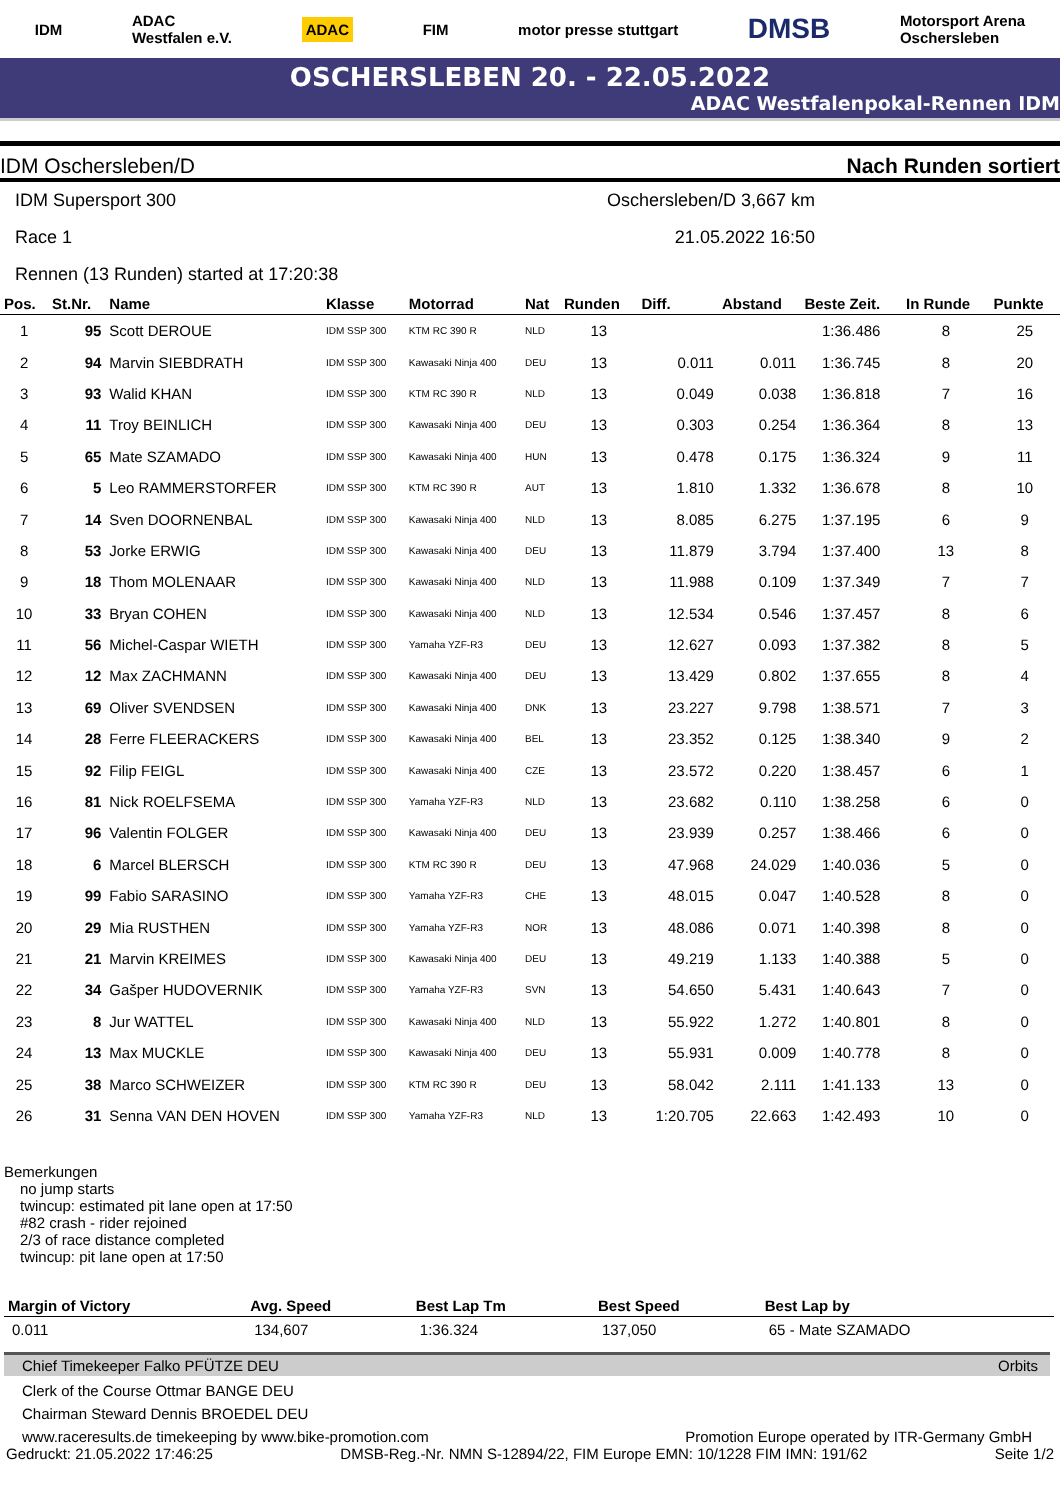IDM ADAC
Westfalen e.V. ADAC FIM motor presse stuttgart DMSB Motorsport Arena
Oschersleben
OSCHERSLEBEN 20. - 22.05.2022
ADAC Westfalenpokal-Rennen IDM
IDM Oschersleben/D Nach Runden sortiert
IDM Supersport 300 Oschersleben/D 3,667 km
Race 1 21.05.2022 16:50
Rennen (13 Runden) started at 17:20:38
| Pos. | St.Nr. | Name | Klasse | Motorrad | Nat | Runden | Diff. | Abstand | Beste Zeit. | In Runde | Punkte |
| --- | --- | --- | --- | --- | --- | --- | --- | --- | --- | --- | --- |
| 1 | 95 | Scott DEROUE | IDM SSP 300 | KTM RC 390 R | NLD | 13 | | | 1:36.486 | 8 | 25 |
| 2 | 94 | Marvin SIEBDRATH | IDM SSP 300 | Kawasaki Ninja 400 | DEU | 13 | 0.011 | 0.011 | 1:36.745 | 8 | 20 |
| 3 | 93 | Walid KHAN | IDM SSP 300 | KTM RC 390 R | NLD | 13 | 0.049 | 0.038 | 1:36.818 | 7 | 16 |
| 4 | 11 | Troy BEINLICH | IDM SSP 300 | Kawasaki Ninja 400 | DEU | 13 | 0.303 | 0.254 | 1:36.364 | 8 | 13 |
| 5 | 65 | Mate SZAMADO | IDM SSP 300 | Kawasaki Ninja 400 | HUN | 13 | 0.478 | 0.175 | 1:36.324 | 9 | 11 |
| 6 | 5 | Leo RAMMERSTORFER | IDM SSP 300 | KTM RC 390 R | AUT | 13 | 1.810 | 1.332 | 1:36.678 | 8 | 10 |
| 7 | 14 | Sven DOORNENBAL | IDM SSP 300 | Kawasaki Ninja 400 | NLD | 13 | 8.085 | 6.275 | 1:37.195 | 6 | 9 |
| 8 | 53 | Jorke ERWIG | IDM SSP 300 | Kawasaki Ninja 400 | DEU | 13 | 11.879 | 3.794 | 1:37.400 | 13 | 8 |
| 9 | 18 | Thom MOLENAAR | IDM SSP 300 | Kawasaki Ninja 400 | NLD | 13 | 11.988 | 0.109 | 1:37.349 | 7 | 7 |
| 10 | 33 | Bryan COHEN | IDM SSP 300 | Kawasaki Ninja 400 | NLD | 13 | 12.534 | 0.546 | 1:37.457 | 8 | 6 |
| 11 | 56 | Michel-Caspar WIETH | IDM SSP 300 | Yamaha YZF-R3 | DEU | 13 | 12.627 | 0.093 | 1:37.382 | 8 | 5 |
| 12 | 12 | Max ZACHMANN | IDM SSP 300 | Kawasaki Ninja 400 | DEU | 13 | 13.429 | 0.802 | 1:37.655 | 8 | 4 |
| 13 | 69 | Oliver SVENDSEN | IDM SSP 300 | Kawasaki Ninja 400 | DNK | 13 | 23.227 | 9.798 | 1:38.571 | 7 | 3 |
| 14 | 28 | Ferre FLEERACKERS | IDM SSP 300 | Kawasaki Ninja 400 | BEL | 13 | 23.352 | 0.125 | 1:38.340 | 9 | 2 |
| 15 | 92 | Filip FEIGL | IDM SSP 300 | Kawasaki Ninja 400 | CZE | 13 | 23.572 | 0.220 | 1:38.457 | 6 | 1 |
| 16 | 81 | Nick ROELFSEMA | IDM SSP 300 | Yamaha YZF-R3 | NLD | 13 | 23.682 | 0.110 | 1:38.258 | 6 | 0 |
| 17 | 96 | Valentin FOLGER | IDM SSP 300 | Kawasaki Ninja 400 | DEU | 13 | 23.939 | 0.257 | 1:38.466 | 6 | 0 |
| 18 | 6 | Marcel BLERSCH | IDM SSP 300 | KTM RC 390 R | DEU | 13 | 47.968 | 24.029 | 1:40.036 | 5 | 0 |
| 19 | 99 | Fabio SARASINO | IDM SSP 300 | Yamaha YZF-R3 | CHE | 13 | 48.015 | 0.047 | 1:40.528 | 8 | 0 |
| 20 | 29 | Mia RUSTHEN | IDM SSP 300 | Yamaha YZF-R3 | NOR | 13 | 48.086 | 0.071 | 1:40.398 | 8 | 0 |
| 21 | 21 | Marvin KREIMES | IDM SSP 300 | Kawasaki Ninja 400 | DEU | 13 | 49.219 | 1.133 | 1:40.388 | 5 | 0 |
| 22 | 34 | Gašper HUDOVERNIK | IDM SSP 300 | Yamaha YZF-R3 | SVN | 13 | 54.650 | 5.431 | 1:40.643 | 7 | 0 |
| 23 | 8 | Jur WATTEL | IDM SSP 300 | Kawasaki Ninja 400 | NLD | 13 | 55.922 | 1.272 | 1:40.801 | 8 | 0 |
| 24 | 13 | Max MUCKLE | IDM SSP 300 | Kawasaki Ninja 400 | DEU | 13 | 55.931 | 0.009 | 1:40.778 | 8 | 0 |
| 25 | 38 | Marco SCHWEIZER | IDM SSP 300 | KTM RC 390 R | DEU | 13 | 58.042 | 2.111 | 1:41.133 | 13 | 0 |
| 26 | 31 | Senna VAN DEN HOVEN | IDM SSP 300 | Yamaha YZF-R3 | NLD | 13 | 1:20.705 | 22.663 | 1:42.493 | 10 | 0 |
Bemerkungen
no jump starts
twincup: estimated pit lane open at 17:50
#82 crash - rider rejoined
2/3 of race distance completed
twincup: pit lane open at 17:50
| Margin of Victory | Avg. Speed | Best Lap Tm | Best Speed | Best Lap by |
| --- | --- | --- | --- | --- |
| 0.011 | 134,607 | 1:36.324 | 137,050 | 65 - Mate SZAMADO |
Chief Timekeeper Falko PFÜTZE DEU Orbits
Clerk of the Course Ottmar BANGE DEU
Chairman Steward Dennis BROEDEL DEU
www.raceresults.de timekeeping by www.bike-promotion.com Promotion Europe operated by ITR-Germany GmbH
Gedruckt: 21.05.2022 17:46:25 DMSB-Reg.-Nr. NMN S-12894/22, FIM Europe EMN: 10/1228 FIM IMN: 191/62 Seite 1/2